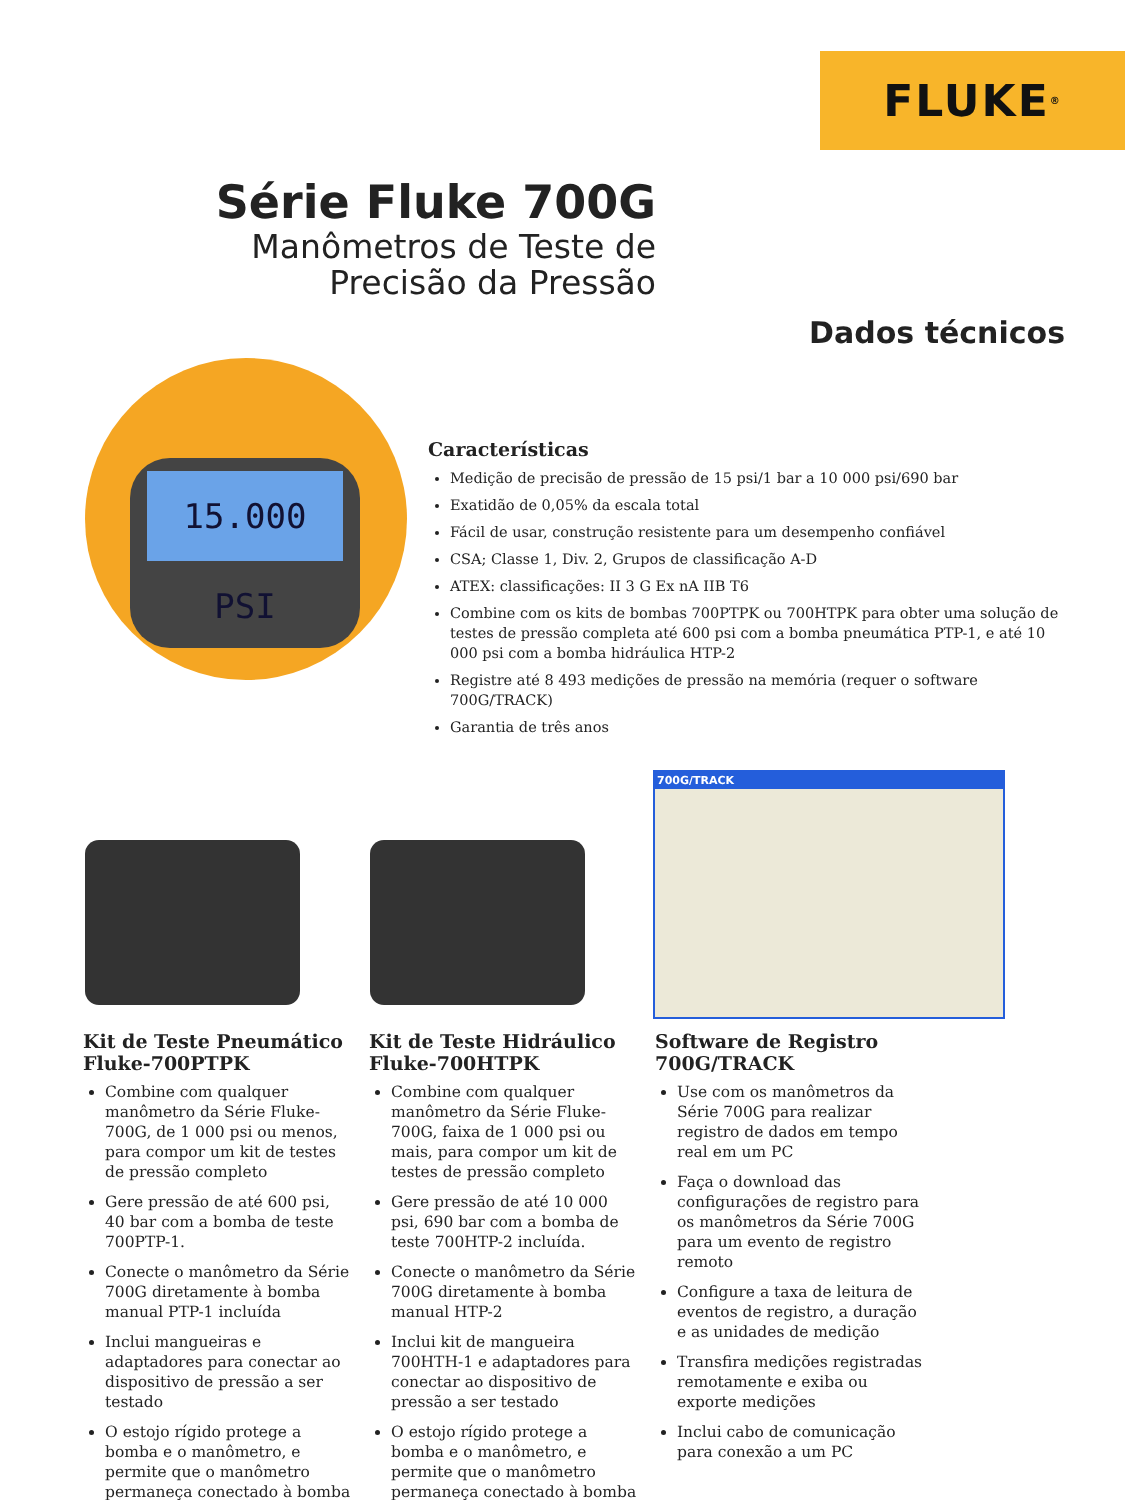FLUKE<sup>®</sup>
Série Fluke 700G
Manômetros de Teste de
Precisão da Pressão
Dados técnicos
15.000 PSI
Características
Medição de precisão de pressão de 15 psi/1 bar a 10 000 psi/690 bar
Exatidão de 0,05% da escala total
Fácil de usar, construção resistente para um desempenho confiável
CSA; Classe 1, Div. 2, Grupos de classificação A-D
ATEX: classificações: II 3 G Ex nA IIB T6
Combine com os kits de bombas 700PTPK ou 700HTPK para obter uma solução de testes de pressão completa até 600 psi com a bomba pneumática PTP-1, e até 10 000 psi com a bomba hidráulica HTP-2
Registre até 8 493 medições de pressão na memória (requer o software 700G/TRACK)
Garantia de três anos
700G/TRACK
Kit de Teste Pneumático Fluke-700PTPK
Combine com qualquer manômetro da Série Fluke-700G, de 1 000 psi ou menos, para compor um kit de testes de pressão completo
Gere pressão de até 600 psi, 40 bar com a bomba de teste 700PTP-1.
Conecte o manômetro da Série 700G diretamente à bomba manual PTP-1 incluída
Inclui mangueiras e adaptadores para conectar ao dispositivo de pressão a ser testado
O estojo rígido protege a bomba e o manômetro, e permite que o manômetro permaneça conectado à bomba
Kit de Teste Hidráulico Fluke-700HTPK
Combine com qualquer manômetro da Série Fluke-700G, faixa de 1 000 psi ou mais, para compor um kit de testes de pressão completo
Gere pressão de até 10 000 psi, 690 bar com a bomba de teste 700HTP-2 incluída.
Conecte o manômetro da Série 700G diretamente à bomba manual HTP-2
Inclui kit de mangueira 700HTH-1 e adaptadores para conectar ao dispositivo de pressão a ser testado
O estojo rígido protege a bomba e o manômetro, e permite que o manômetro permaneça conectado à bomba
Software de Registro 700G/TRACK
Use com os manômetros da Série 700G para realizar registro de dados em tempo real em um PC
Faça o download das configurações de registro para os manômetros da Série 700G para um evento de registro remoto
Configure a taxa de leitura de eventos de registro, a duração e as unidades de medição
Transfira medições registradas remotamente e exiba ou exporte medições
Inclui cabo de comunicação para conexão a um PC